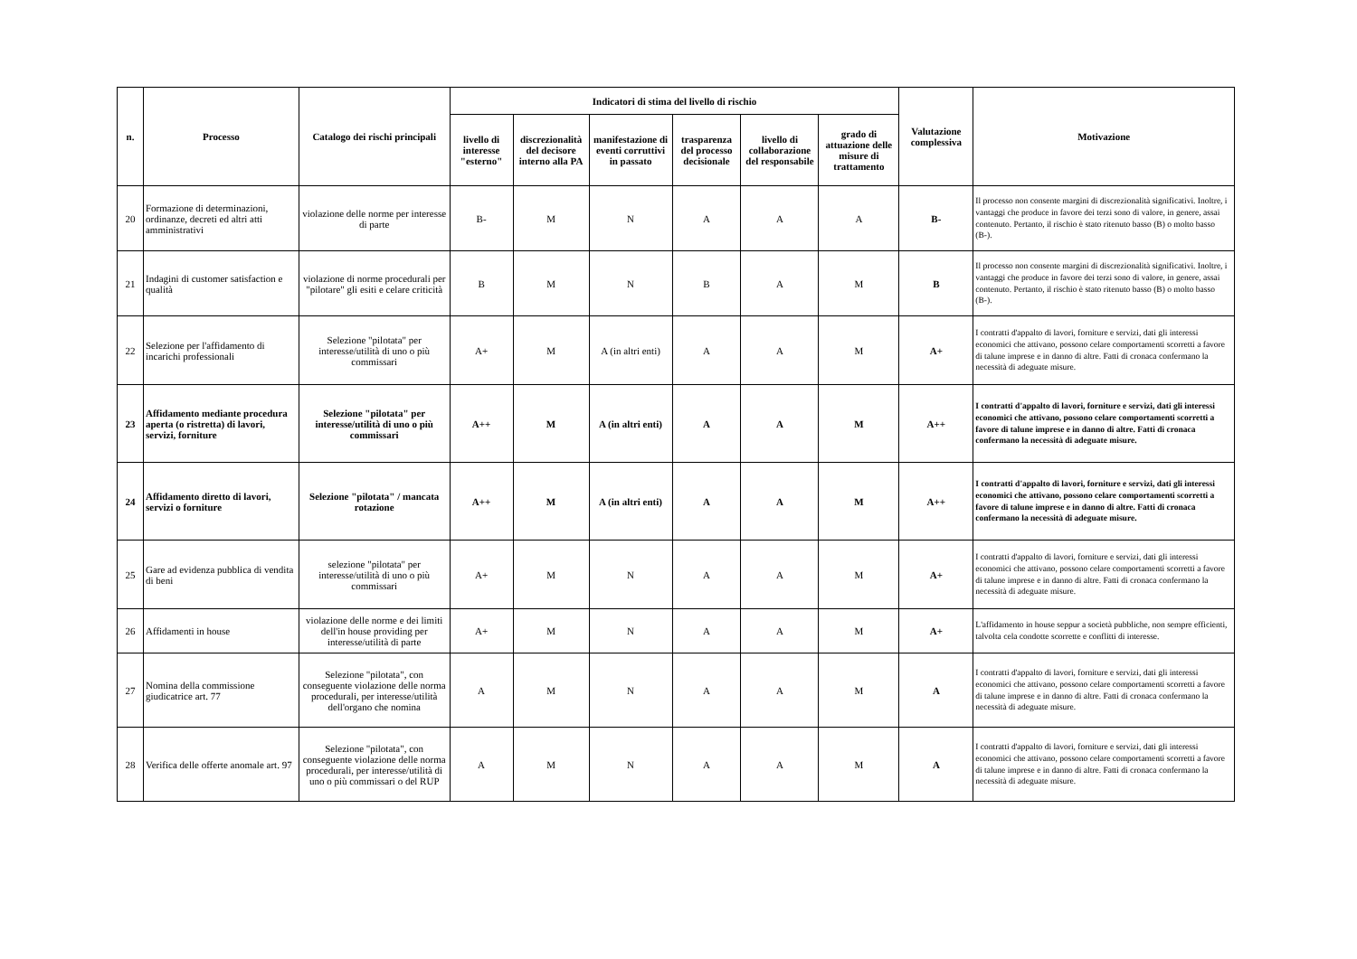| n. | Processo | Catalogo dei rischi principali | Indicatori di stima del livello di rischio | | | | | | Valutazione complessiva | Motivazione |
| --- | --- | --- | --- | --- | --- | --- | --- | --- | --- | --- |
| | | | livello di interesse "esterno" | discrezionalità del decisore interno alla PA | manifestazione di eventi corruttivi in passato | trasparenza del processo decisionale | livello di collaborazione del responsabile | grado di attuazione delle misure di trattamento | | |
| 20 | Formazione di determinazioni, ordinanze, decreti ed altri atti amministrativi | violazione delle norme per interesse di parte | B- | M | N | A | A | A | B- | Il processo non consente margini di discrezionalità significativi. Inoltre, i vantaggi che produce in favore dei terzi sono di valore, in genere, assai contenuto. Pertanto, il rischio è stato ritenuto basso (B) o molto basso (B-). |
| 21 | Indagini di customer satisfaction e qualità | violazione di norme procedurali per "pilotare" gli esiti e celare criticità | B | M | N | B | A | M | B | Il processo non consente margini di discrezionalità significativi. Inoltre, i vantaggi che produce in favore dei terzi sono di valore, in genere, assai contenuto. Pertanto, il rischio è stato ritenuto basso (B) o molto basso (B-). |
| 22 | Selezione per l'affidamento di incarichi professionali | Selezione "pilotata" per interesse/utilità di uno o più commissari | A+ | M | A (in altri enti) | A | A | M | A+ | I contratti d'appalto di lavori, forniture e servizi, dati gli interessi economici che attivano, possono celare comportamenti scorretti a favore di talune imprese e in danno di altre. Fatti di cronaca confermano la necessità di adeguate misure. |
| 23 | Affidamento mediante procedura aperta (o ristretta) di lavori, servizi, forniture | Selezione "pilotata" per interesse/utilità di uno o più commissari | A++ | M | A (in altri enti) | A | A | M | A++ | I contratti d'appalto di lavori, forniture e servizi, dati gli interessi economici che attivano, possono celare comportamenti scorretti a favore di talune imprese e in danno di altre. Fatti di cronaca confermano la necessità di adeguate misure. |
| 24 | Affidamento diretto di lavori, servizi o forniture | Selezione "pilotata" / mancata rotazione | A++ | M | A (in altri enti) | A | A | M | A++ | I contratti d'appalto di lavori, forniture e servizi, dati gli interessi economici che attivano, possono celare comportamenti scorretti a favore di talune imprese e in danno di altre. Fatti di cronaca confermano la necessità di adeguate misure. |
| 25 | Gare ad evidenza pubblica di vendita di beni | selezione "pilotata" per interesse/utilità di uno o più commissari | A+ | M | N | A | A | M | A+ | I contratti d'appalto di lavori, forniture e servizi, dati gli interessi economici che attivano, possono celare comportamenti scorretti a favore di talune imprese e in danno di altre. Fatti di cronaca confermano la necessità di adeguate misure. |
| 26 | Affidamenti in house | violazione delle norme e dei limiti dell'in house providing per interesse/utilità di parte | A+ | M | N | A | A | M | A+ | L'affidamento in house seppur a società pubbliche, non sempre efficienti, talvolta cela condotte scorrette e conflitti di interesse. |
| 27 | Nomina della commissione giudicatrice art. 77 | Selezione "pilotata", con conseguente violazione delle norma procedurali, per interesse/utilità dell'organo che nomina | A | M | N | A | A | M | A | I contratti d'appalto di lavori, forniture e servizi, dati gli interessi economici che attivano, possono celare comportamenti scorretti a favore di talune imprese e in danno di altre. Fatti di cronaca confermano la necessità di adeguate misure. |
| 28 | Verifica delle offerte anomale art. 97 | Selezione "pilotata", con conseguente violazione delle norma procedurali, per interesse/utilità di uno o più commissari o del RUP | A | M | N | A | A | M | A | I contratti d'appalto di lavori, forniture e servizi, dati gli interessi economici che attivano, possono celare comportamenti scorretti a favore di talune imprese e in danno di altre. Fatti di cronaca confermano la necessità di adeguate misure. |